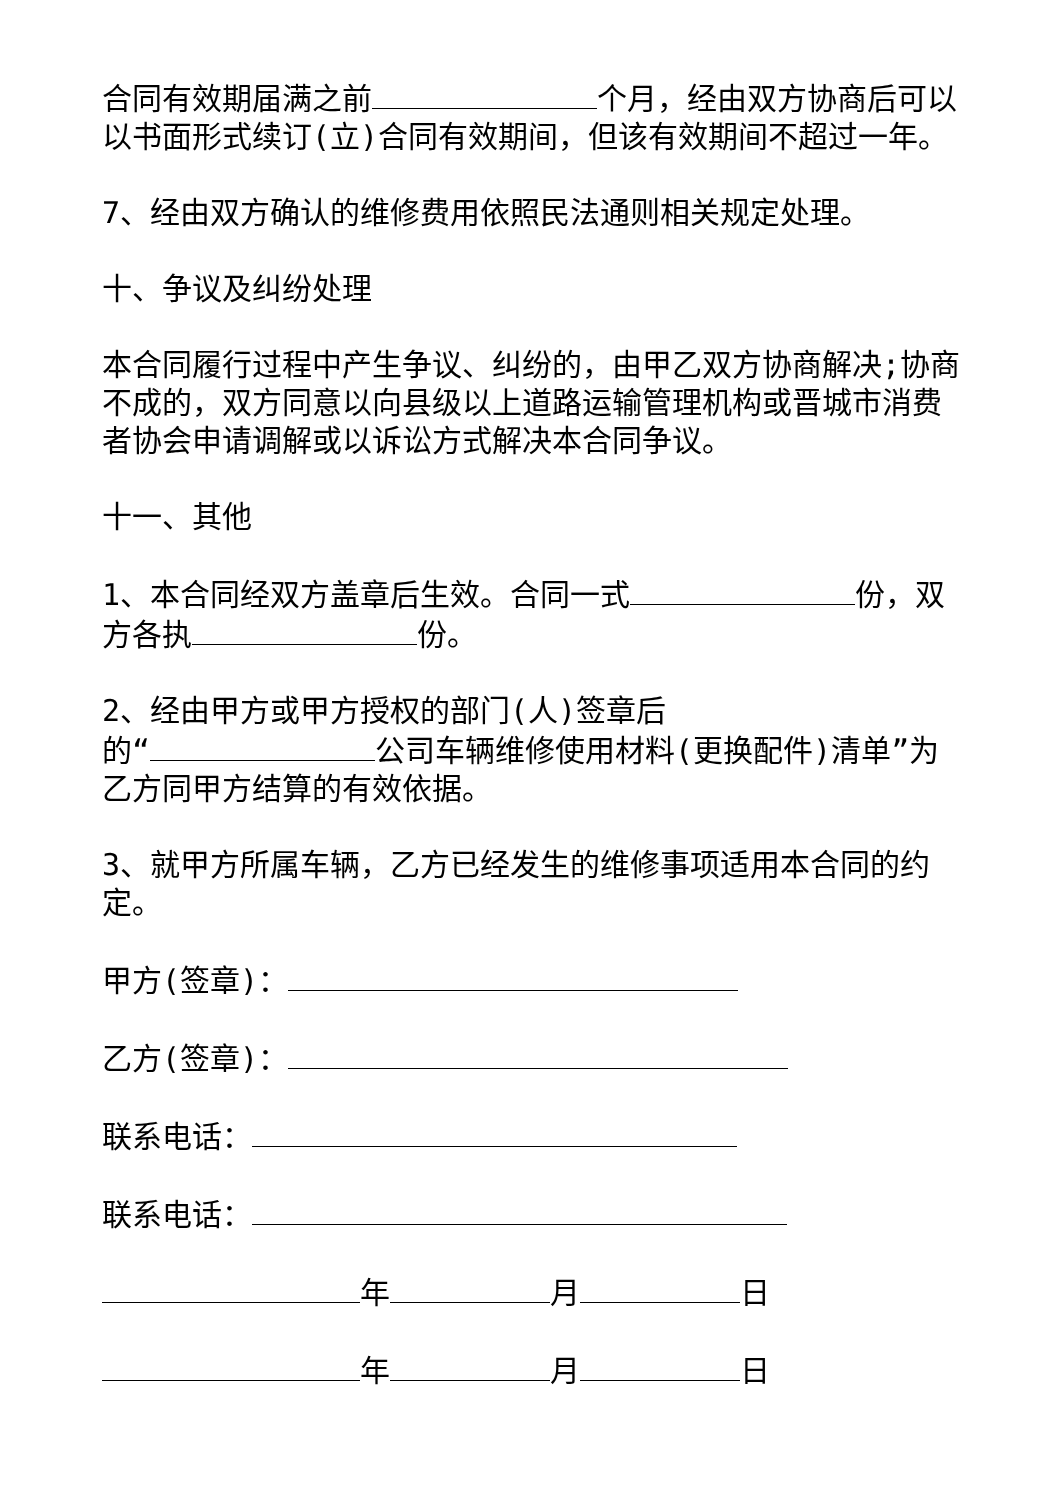合同有效期届满之前 个月，经由双方协商后可以以书面形式续订(立)合同有效期间，但该有效期间不超过一年。
7、经由双方确认的维修费用依照民法通则相关规定处理。
十、争议及纠纷处理
本合同履行过程中产生争议、纠纷的，由甲乙双方协商解决;协商不成的，双方同意以向县级以上道路运输管理机构或晋城市消费者协会申请调解或以诉讼方式解决本合同争议。
十一、其他
1、本合同经双方盖章后生效。合同一式 份，双方各执 份。
2、经由甲方或甲方授权的部门(人)签章后
的“ 公司车辆维修使用材料(更换配件)清单”为乙方同甲方结算的有效依据。
3、就甲方所属车辆，乙方已经发生的维修事项适用本合同的约定。
甲方(签章)：
乙方(签章)：
联系电话：
联系电话：
年 月 日
年 月 日